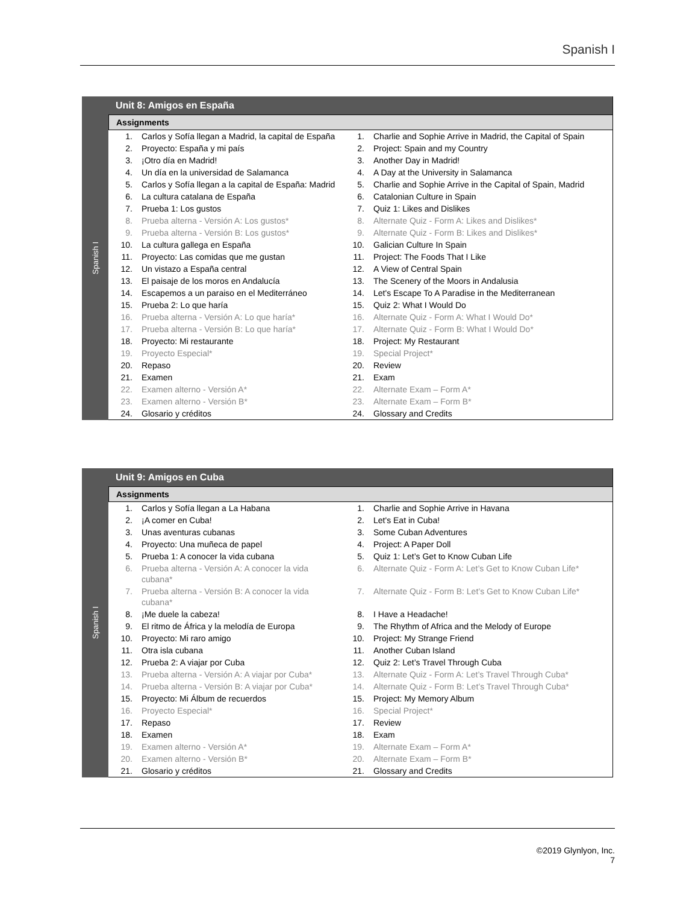Spanish I
Spanish I
Unit 8: Amigos en España
Assignments
| 1. | Carlos y Sofía llegan a Madrid, la capital de España | 1. | Charlie and Sophie Arrive in Madrid, the Capital of Spain |
| 2. | Proyecto: España y mi país | 2. | Project: Spain and my Country |
| 3. | ¡Otro día en Madrid! | 3. | Another Day in Madrid! |
| 4. | Un día en la universidad de Salamanca | 4. | A Day at the University in Salamanca |
| 5. | Carlos y Sofía llegan a la capital de España: Madrid | 5. | Charlie and Sophie Arrive in the Capital of Spain, Madrid |
| 6. | La cultura catalana de España | 6. | Catalonian Culture in Spain |
| 7. | Prueba 1: Los gustos | 7. | Quiz 1: Likes and Dislikes |
| 8. | Prueba alterna - Versión A: Los gustos* | 8. | Alternate Quiz - Form A: Likes and Dislikes* |
| 9. | Prueba alterna - Versión B: Los gustos* | 9. | Alternate Quiz - Form B: Likes and Dislikes* |
| 10. | La cultura gallega en España | 10. | Galician Culture In Spain |
| 11. | Proyecto: Las comidas que me gustan | 11. | Project: The Foods That I Like |
| 12. | Un vistazo a España central | 12. | A View of Central Spain |
| 13. | El paisaje de los moros en Andalucía | 13. | The Scenery of the Moors in Andalusia |
| 14. | Escapemos a un paraiso en el Mediterráneo | 14. | Let's Escape To A Paradise in the Mediterranean |
| 15. | Prueba 2: Lo que haría | 15. | Quiz 2: What I Would Do |
| 16. | Prueba alterna - Versión A: Lo que haría* | 16. | Alternate Quiz - Form A: What I Would Do* |
| 17. | Prueba alterna - Versión B: Lo que haría* | 17. | Alternate Quiz - Form B: What I Would Do* |
| 18. | Proyecto: Mi restaurante | 18. | Project: My Restaurant |
| 19. | Proyecto Especial* | 19. | Special Project* |
| 20. | Repaso | 20. | Review |
| 21. | Examen | 21. | Exam |
| 22. | Examen alterno - Versión A* | 22. | Alternate Exam – Form A* |
| 23. | Examen alterno - Versión B* | 23. | Alternate Exam – Form B* |
| 24. | Glosario y créditos | 24. | Glossary and Credits |
Spanish I
Unit 9: Amigos en Cuba
Assignments
| 1. | Carlos y Sofía llegan a La Habana | 1. | Charlie and Sophie Arrive in Havana |
| 2. | ¡A comer en Cuba! | 2. | Let's Eat in Cuba! |
| 3. | Unas aventuras cubanas | 3. | Some Cuban Adventures |
| 4. | Proyecto: Una muñeca de papel | 4. | Project: A Paper Doll |
| 5. | Prueba 1: A conocer la vida cubana | 5. | Quiz 1: Let’s Get to Know Cuban Life |
| 6. | Prueba alterna - Versión A: A conocer la vida cubana* | 6. | Alternate Quiz - Form A: Let’s Get to Know Cuban Life* |
| 7. | Prueba alterna - Versión B: A conocer la vida cubana* | 7. | Alternate Quiz - Form B: Let’s Get to Know Cuban Life* |
| 8. | ¡Me duele la cabeza! | 8. | I Have a Headache! |
| 9. | El ritmo de África y la melodía de Europa | 9. | The Rhythm of Africa and the Melody of Europe |
| 10. | Proyecto: Mi raro amigo | 10. | Project: My Strange Friend |
| 11. | Otra isla cubana | 11. | Another Cuban Island |
| 12. | Prueba 2: A viajar por Cuba | 12. | Quiz 2: Let’s Travel Through Cuba |
| 13. | Prueba alterna - Versión A: A viajar por Cuba* | 13. | Alternate Quiz - Form A: Let’s Travel Through Cuba* |
| 14. | Prueba alterna - Versión B: A viajar por Cuba* | 14. | Alternate Quiz - Form B: Let’s Travel Through Cuba* |
| 15. | Proyecto: Mi Álbum de recuerdos | 15. | Project: My Memory Album |
| 16. | Proyecto Especial* | 16. | Special Project* |
| 17. | Repaso | 17. | Review |
| 18. | Examen | 18. | Exam |
| 19. | Examen alterno - Versión A* | 19. | Alternate Exam – Form A* |
| 20. | Examen alterno - Versión B* | 20. | Alternate Exam – Form B* |
| 21. | Glosario y créditos | 21. | Glossary and Credits |
©2019 Glynlyon, Inc.
7